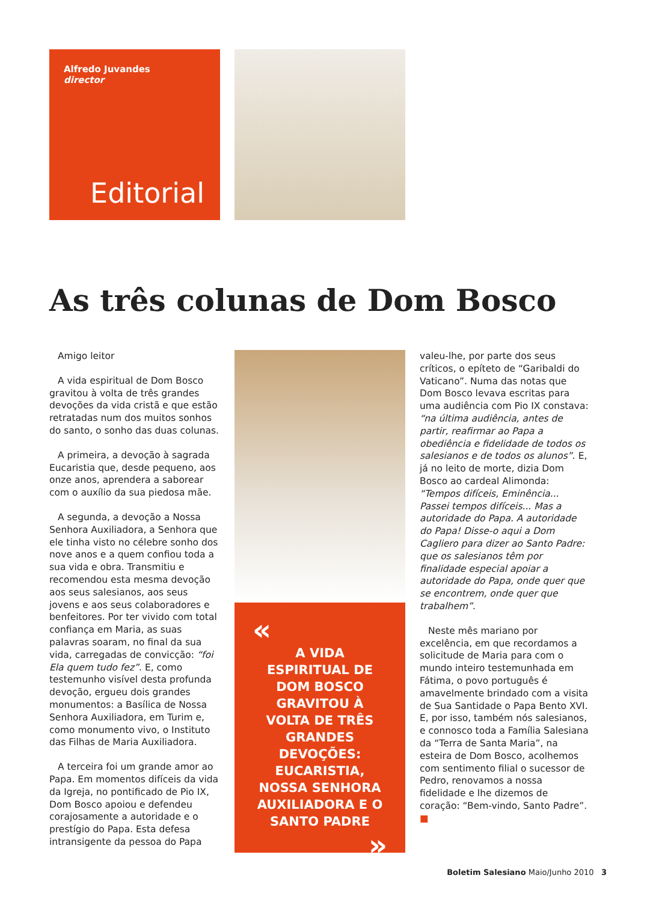Alfredo Juvandes
director
Editorial
As três colunas de Dom Bosco
Amigo leitor
A vida espiritual de Dom Bosco gravitou à volta de três grandes devoções da vida cristã e que estão retratadas num dos muitos sonhos do santo, o sonho das duas colunas.
A primeira, a devoção à sagrada Eucaristia que, desde pequeno, aos onze anos, aprendera a saborear com o auxílio da sua piedosa mãe.
A segunda, a devoção a Nossa Senhora Auxiliadora, a Senhora que ele tinha visto no célebre sonho dos nove anos e a quem confiou toda a sua vida e obra. Transmitiu e recomendou esta mesma devoção aos seus salesianos, aos seus jovens e aos seus colaboradores e benfeitores. Por ter vivido com total confiança em Maria, as suas palavras soaram, no final da sua vida, carregadas de convicção: “foi Ela quem tudo fez”. E, como testemunho visível desta profunda devoção, ergueu dois grandes monumentos: a Basílica de Nossa Senhora Auxiliadora, em Turim e, como monumento vivo, o Instituto das Filhas de Maria Auxiliadora.
A terceira foi um grande amor ao Papa. Em momentos difíceis da vida da Igreja, no pontificado de Pio IX, Dom Bosco apoiou e defendeu corajosamente a autoridade e o prestígio do Papa. Esta defesa intransigente da pessoa do Papa
«
A VIDA ESPIRITUAL DE DOM BOSCO GRAVITOU À VOLTA DE TRÊS GRANDES DEVOÇÕES: EUCARISTIA, NOSSA SENHORA AUXILIADORA E O SANTO PADRE
»
valeu-lhe, por parte dos seus críticos, o epíteto de “Garibaldi do Vaticano”. Numa das notas que Dom Bosco levava escritas para uma audiência com Pio IX constava: “na última audiência, antes de partir, reafirmar ao Papa a obediência e fidelidade de todos os salesianos e de todos os alunos”. E, já no leito de morte, dizia Dom Bosco ao cardeal Alimonda: “Tempos difíceis, Eminência... Passei tempos difíceis... Mas a autoridade do Papa. A autoridade do Papa! Disse-o aqui a Dom Cagliero para dizer ao Santo Padre: que os salesianos têm por finalidade especial apoiar a autoridade do Papa, onde quer que se encontrem, onde quer que trabalhem”.
Neste mês mariano por excelência, em que recordamos a solicitude de Maria para com o mundo inteiro testemunhada em Fátima, o povo português é amavelmente brindado com a visita de Sua Santidade o Papa Bento XVI. E, por isso, também nós salesianos, e connosco toda a Família Salesiana da “Terra de Santa Maria”, na esteira de Dom Bosco, acolhemos com sentimento filial o sucessor de Pedro, renovamos a nossa fidelidade e lhe dizemos de coração: “Bem-vindo, Santo Padre”. ■
Boletim Salesiano Maio/Junho 2010 3